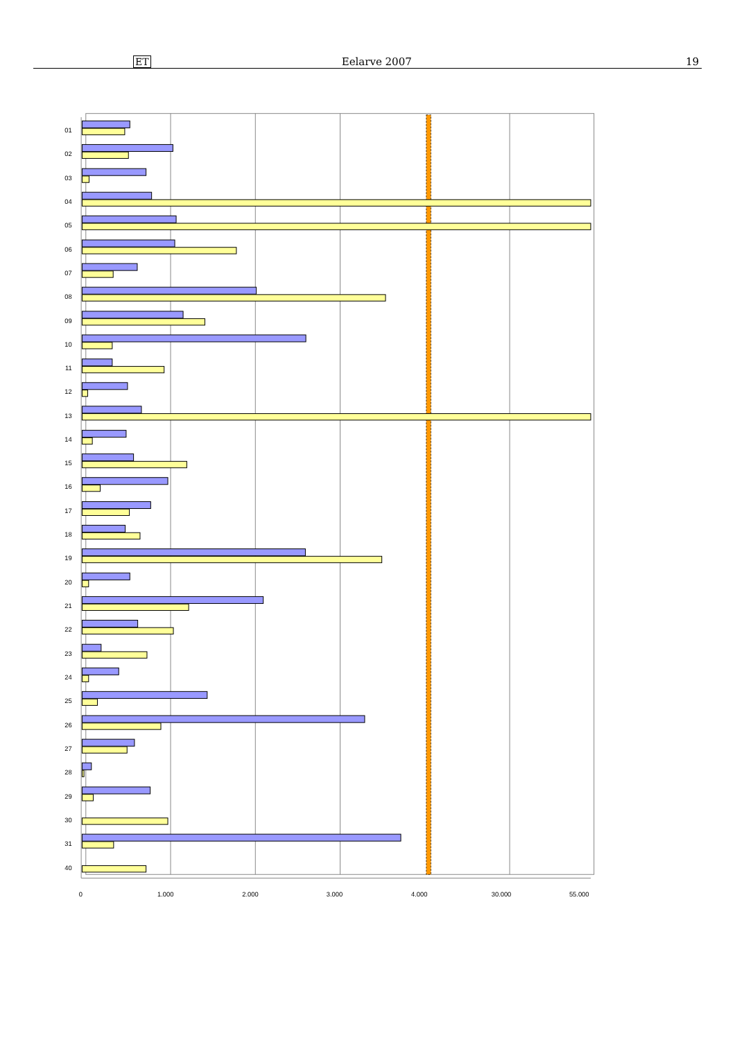ET Eelarve 2007 19
01
02
03
04
05
06
07
08
09
10
11
12
13
14
15
16
17
18
19
20
21
22
23
24
25
26
27
28
29
30
31
40
0
1.000
2.000
3.000
4.000
30.000
55.000